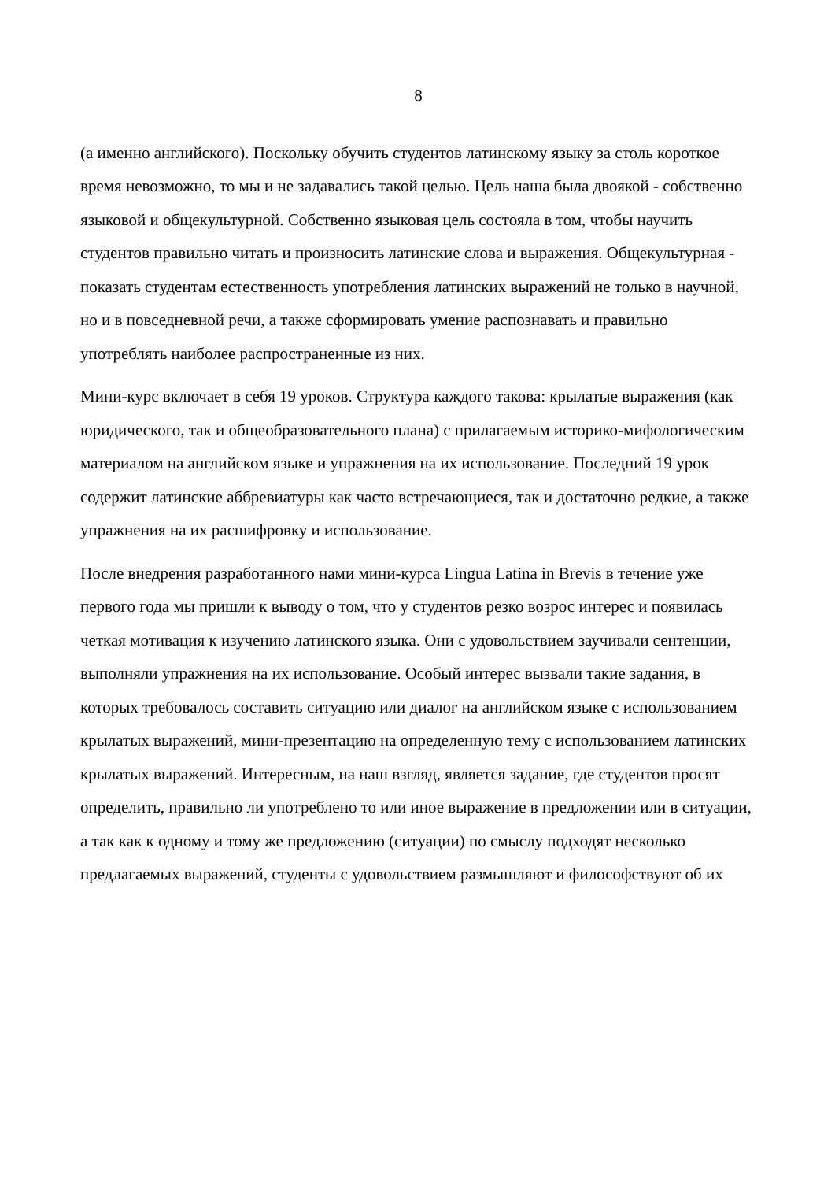8
(а именно английского). Поскольку обучить студентов латинскому языку за столь короткое время невозможно, то мы и не задавались такой целью. Цель наша была двоякой - собственно языковой и общекультурной. Собственно языковая цель состояла в том, чтобы научить студентов правильно читать и произносить латинские слова и выражения. Общекультурная - показать студентам естественность употребления латинских выражений не только в научной, но и в повседневной речи, а также сформировать умение распознавать и правильно употреблять наиболее распространенные из них.
Мини-курс включает в себя 19 уроков. Структура каждого такова: крылатые выражения (как юридического, так и общеобразовательного плана) с прилагаемым историко-мифологическим материалом на английском языке и упражнения на их использование. Последний 19 урок содержит латинские аббревиатуры как часто встречающиеся, так и достаточно редкие, а также упражнения на их расшифровку и использование.
После внедрения разработанного нами мини-курса Lingua Latina in Brevis в течение уже первого года мы пришли к выводу о том, что у студентов резко возрос интерес и появилась четкая мотивация к изучению латинского языка. Они с удовольствием заучивали сентенции, выполняли упражнения на их использование. Особый интерес вызвали такие задания, в которых требовалось составить ситуацию или диалог на английском языке с использованием крылатых выражений, мини-презентацию на определенную тему с использованием латинских крылатых выражений. Интересным, на наш взгляд, является задание, где студентов просят определить, правильно ли употреблено то или иное выражение в предложении или в ситуации, а так как к одному и тому же предложению (ситуации) по смыслу подходят несколько предлагаемых выражений, студенты с удовольствием размышляют и философствуют об их